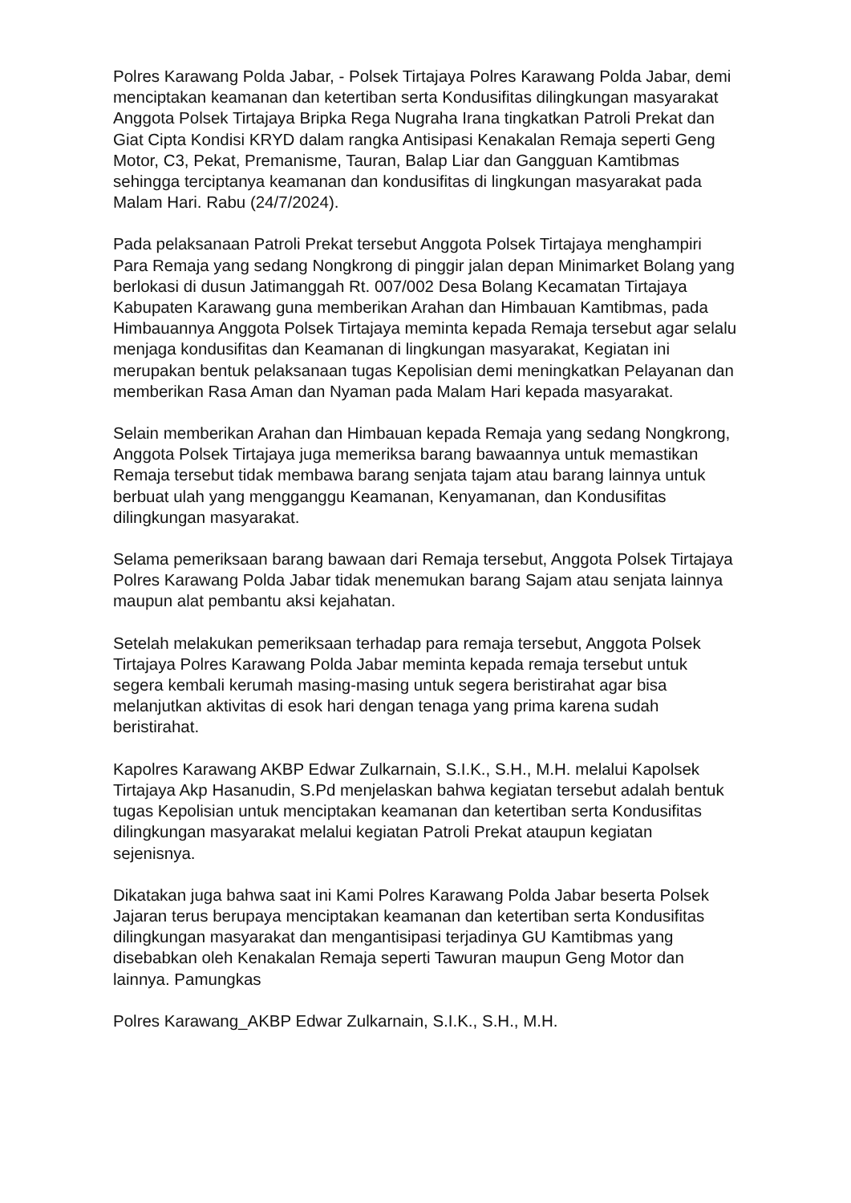Polres Karawang Polda Jabar, - Polsek Tirtajaya Polres Karawang Polda Jabar, demi menciptakan keamanan dan ketertiban serta Kondusifitas dilingkungan masyarakat Anggota Polsek Tirtajaya Bripka Rega Nugraha Irana tingkatkan Patroli Prekat dan Giat Cipta Kondisi KRYD dalam rangka Antisipasi Kenakalan Remaja seperti Geng Motor, C3, Pekat, Premanisme, Tauran, Balap Liar dan Gangguan Kamtibmas sehingga terciptanya keamanan dan kondusifitas di lingkungan masyarakat pada Malam Hari. Rabu (24/7/2024).
Pada pelaksanaan Patroli Prekat tersebut Anggota Polsek Tirtajaya menghampiri Para Remaja yang sedang Nongkrong di pinggir jalan depan Minimarket Bolang yang berlokasi di dusun Jatimanggah Rt. 007/002 Desa Bolang Kecamatan Tirtajaya Kabupaten Karawang guna memberikan Arahan dan Himbauan Kamtibmas, pada Himbauannya Anggota Polsek Tirtajaya meminta kepada Remaja tersebut agar selalu menjaga kondusifitas dan Keamanan di lingkungan masyarakat, Kegiatan ini merupakan bentuk pelaksanaan tugas Kepolisian demi meningkatkan Pelayanan dan memberikan Rasa Aman dan Nyaman pada Malam Hari kepada masyarakat.
Selain memberikan Arahan dan Himbauan kepada Remaja yang sedang Nongkrong, Anggota Polsek Tirtajaya juga memeriksa barang bawaannya untuk memastikan Remaja tersebut tidak membawa barang senjata tajam atau barang lainnya untuk berbuat ulah yang mengganggu Keamanan, Kenyamanan, dan Kondusifitas dilingkungan masyarakat.
Selama pemeriksaan barang bawaan dari Remaja tersebut, Anggota Polsek Tirtajaya Polres Karawang Polda Jabar tidak menemukan barang Sajam atau senjata lainnya maupun alat pembantu aksi kejahatan.
Setelah melakukan pemeriksaan terhadap para remaja tersebut, Anggota Polsek Tirtajaya Polres Karawang Polda Jabar meminta kepada remaja tersebut untuk segera kembali kerumah masing-masing untuk segera beristirahat agar bisa melanjutkan aktivitas di esok hari dengan tenaga yang prima karena sudah beristirahat.
Kapolres Karawang AKBP Edwar Zulkarnain, S.I.K., S.H., M.H. melalui Kapolsek Tirtajaya Akp Hasanudin, S.Pd menjelaskan bahwa kegiatan tersebut adalah bentuk tugas Kepolisian untuk menciptakan keamanan dan ketertiban serta Kondusifitas dilingkungan masyarakat melalui kegiatan Patroli Prekat ataupun kegiatan sejenisnya.
Dikatakan juga bahwa saat ini Kami Polres Karawang Polda Jabar beserta Polsek Jajaran terus berupaya menciptakan keamanan dan ketertiban serta Kondusifitas dilingkungan masyarakat dan mengantisipasi terjadinya GU Kamtibmas yang disebabkan oleh Kenakalan Remaja seperti Tawuran maupun Geng Motor dan lainnya. Pamungkas
Polres Karawang_AKBP Edwar Zulkarnain, S.I.K., S.H., M.H.